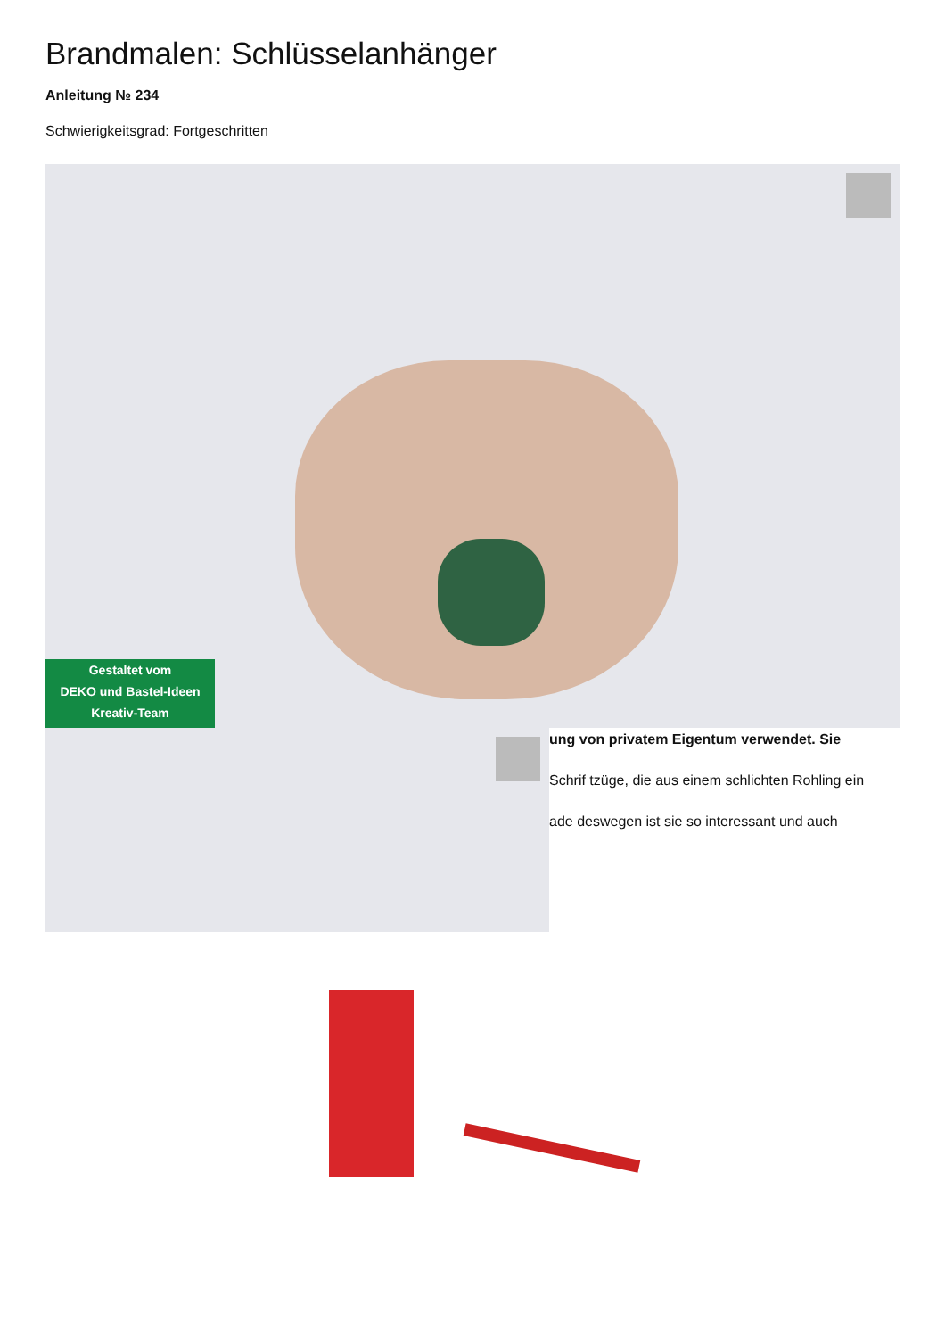Brandmalen: Schlüsselanhänger
Anleitung № 234
Schwierigkeitsgrad: Fortgeschritten
Gestaltet vom
DEKO und Bastel-Ideen
Kreativ-Team
ung von privatem Eigentum verwendet. Sie
Schrif tzüge, die aus einem schlichten Rohling ein
ade deswegen ist sie so interessant und auch